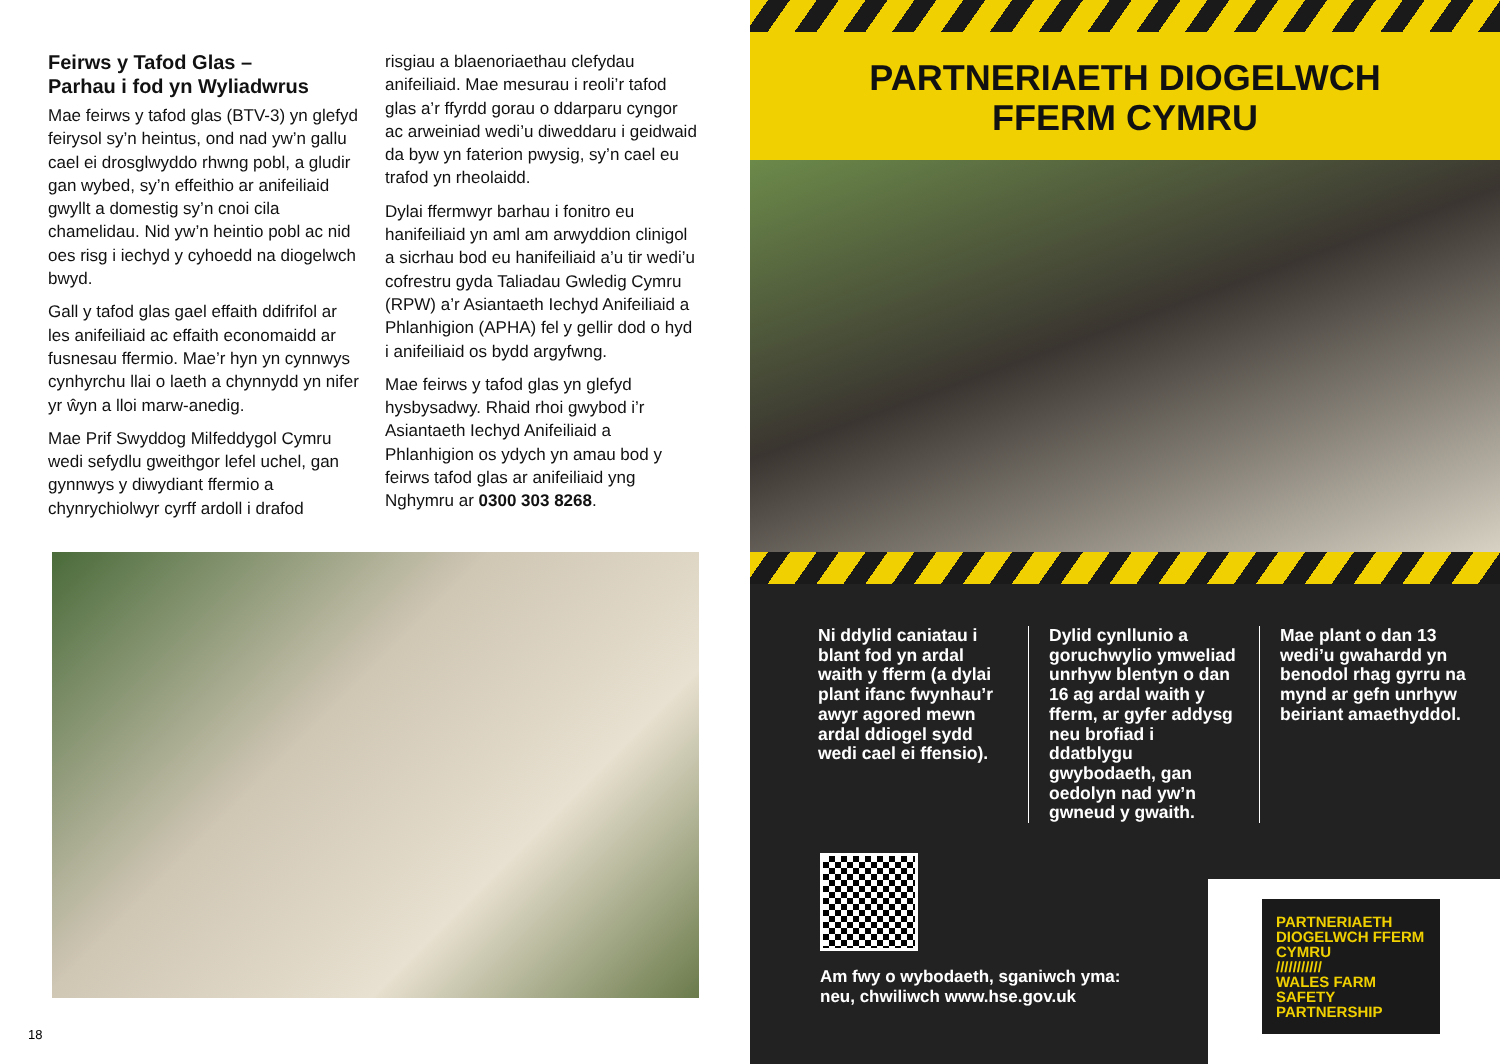Feirws y Tafod Glas –
Parhau i fod yn Wyliadwrus
Mae feirws y tafod glas (BTV-3) yn glefyd feirysol sy’n heintus, ond nad yw’n gallu cael ei drosglwyddo rhwng pobl, a gludir gan wybed, sy’n effeithio ar anifeiliaid gwyllt a domestig sy’n cnoi cila chamelidau. Nid yw’n heintio pobl ac nid oes risg i iechyd y cyhoedd na diogelwch bwyd.
Gall y tafod glas gael effaith ddifrifol ar les anifeiliaid ac effaith economaidd ar fusnesau ffermio. Mae’r hyn yn cynnwys cynhyrchu llai o laeth a chynnydd yn nifer yr ŵyn a lloi marw-anedig.
Mae Prif Swyddog Milfeddygol Cymru wedi sefydlu gweithgor lefel uchel, gan gynnwys y diwydiant ffermio a chynrychiolwyr cyrff ardoll i drafod
risgiau a blaenoriaethau clefydau anifeiliaid. Mae mesurau i reoli’r tafod glas a’r ffyrdd gorau o ddarparu cyngor ac arweiniad wedi’u diweddaru i geidwaid da byw yn faterion pwysig, sy’n cael eu trafod yn rheolaidd.
Dylai ffermwyr barhau i fonitro eu hanifeiliaid yn aml am arwyddion clinigol a sicrhau bod eu hanifeiliaid a’u tir wedi’u cofrestru gyda Taliadau Gwledig Cymru (RPW) a’r Asiantaeth Iechyd Anifeiliaid a Phlanhigion (APHA) fel y gellir dod o hyd i anifeiliaid os bydd argyfwng.
Mae feirws y tafod glas yn glefyd hysbysadwy. Rhaid rhoi gwybod i’r Asiantaeth Iechyd Anifeiliaid a Phlanhigion os ydych yn amau bod y feirws tafod glas ar anifeiliaid yng Nghymru ar 0300 303 8268.
18
PARTNERIAETH DIOGELWCH
FFERM CYMRU
Ni ddylid caniatau i blant fod yn ardal waith y fferm (a dylai plant ifanc fwynhau’r awyr agored mewn ardal ddiogel sydd wedi cael ei ffensio).
Dylid cynllunio a goruchwylio ymweliad unrhyw blentyn o dan 16 ag ardal waith y fferm, ar gyfer addysg neu brofiad i ddatblygu gwybodaeth, gan oedolyn nad yw’n gwneud y gwaith.
Mae plant o dan 13 wedi’u gwahardd yn benodol rhag gyrru na mynd ar gefn unrhyw beiriant amaethyddol.
Am fwy o wybodaeth, sganiwch yma:
neu, chwiliwch www.hse.gov.uk
PARTNERIAETH DIOGELWCH FFERM CYMRU
///////////
WALES FARM SAFETY PARTNERSHIP